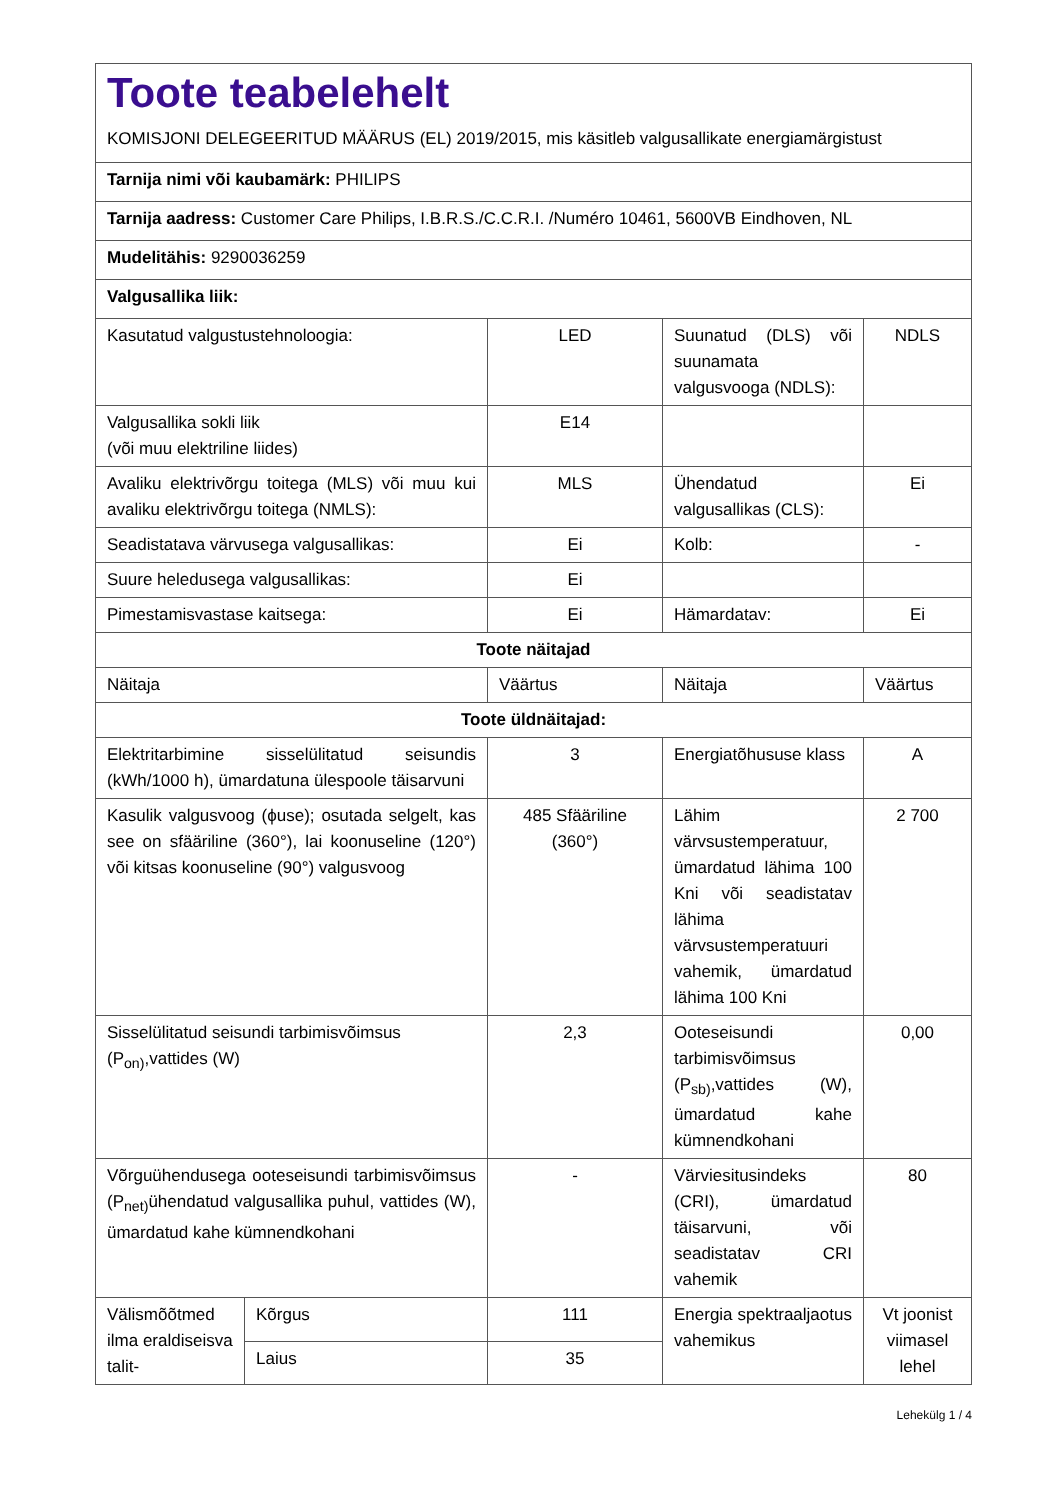| Toote teabelehelt KOMISJONI DELEGEERITUD MÄÄRUS (EL) 2019/2015, mis käsitleb valgusallikate energiamärgistust | | | | |
| Tarnija nimi või kaubamärk: PHILIPS | | | | |
| Tarnija aadress: Customer Care Philips, I.B.R.S./C.C.R.I. /Numéro 10461, 5600VB Eindhoven, NL | | | | |
| Mudelitähis: 9290036259 | | | | |
| Valgusallika liik: | | | | |
| Kasutatud valgustustehnoloogia: | | LED | Suunatud (DLS) või suunamata valgusvooga (NDLS): | NDLS |
| Valgusallika sokli liik (või muu elektriline liides) | | E14 | | |
| Avaliku elektrivõrgu toitega (MLS) või muu kui avaliku elektrivõrgu toitega (NMLS): | | MLS | Ühendatud valgusallikas (CLS): | Ei |
| Seadistatava värvusega valgusallikas: | | Ei | Kolb: | - |
| Suure heledusega valgusallikas: | | Ei | | |
| Pimestamisvastase kaitsega: | | Ei | Hämardatav: | Ei |
| Toote näitajad | | | | |
| Näitaja | | Väärtus | Näitaja | Väärtus |
| Toote üldnäitajad: | | | | |
| Elektritarbimine sisselülitatud seisundis (kWh/1000 h), ümardatuna ülespoole täisarvuni | | 3 | Energiatõhususe klass | A |
| Kasulik valgusvoog (ϕuse); osutada selgelt, kas see on sfääriline (360°), lai koonuseline (120°) või kitsas koonuseline (90°) valgusvoog | | 485 Sfääriline (360°) | Lähim värvsustemperatuur, ümardatud lähima 100 Kni või seadistatav lähima värvsustemperatuuri vahemik, ümardatud lähima 100 Kni | 2 700 |
| Sisselülitatud seisundi tarbimisvõimsus (P<sub>on)</sub>,vattides (W) | | 2,3 | Ooteseisundi tarbimisvõimsus (P<sub>sb)</sub>,vattides (W), ümardatud kahe kümnendkohani | 0,00 |
| Võrguühendusega ooteseisundi tarbimisvõimsus (P<sub>net)</sub>ühendatud valgusallika puhul, vattides (W), ümardatud kahe kümnendkohani | | - | Värviesitusindeks (CRI), ümardatud täisarvuni, või seadistatav CRI vahemik | 80 |
| Välismõõtmed ilma eraldiseisva talit- | Kõrgus | 111 | Energia spektraaljaotus vahemikus | Vt joonist viimasel lehel |
| | Laius | 35 | | |
Lehekülg 1 / 4